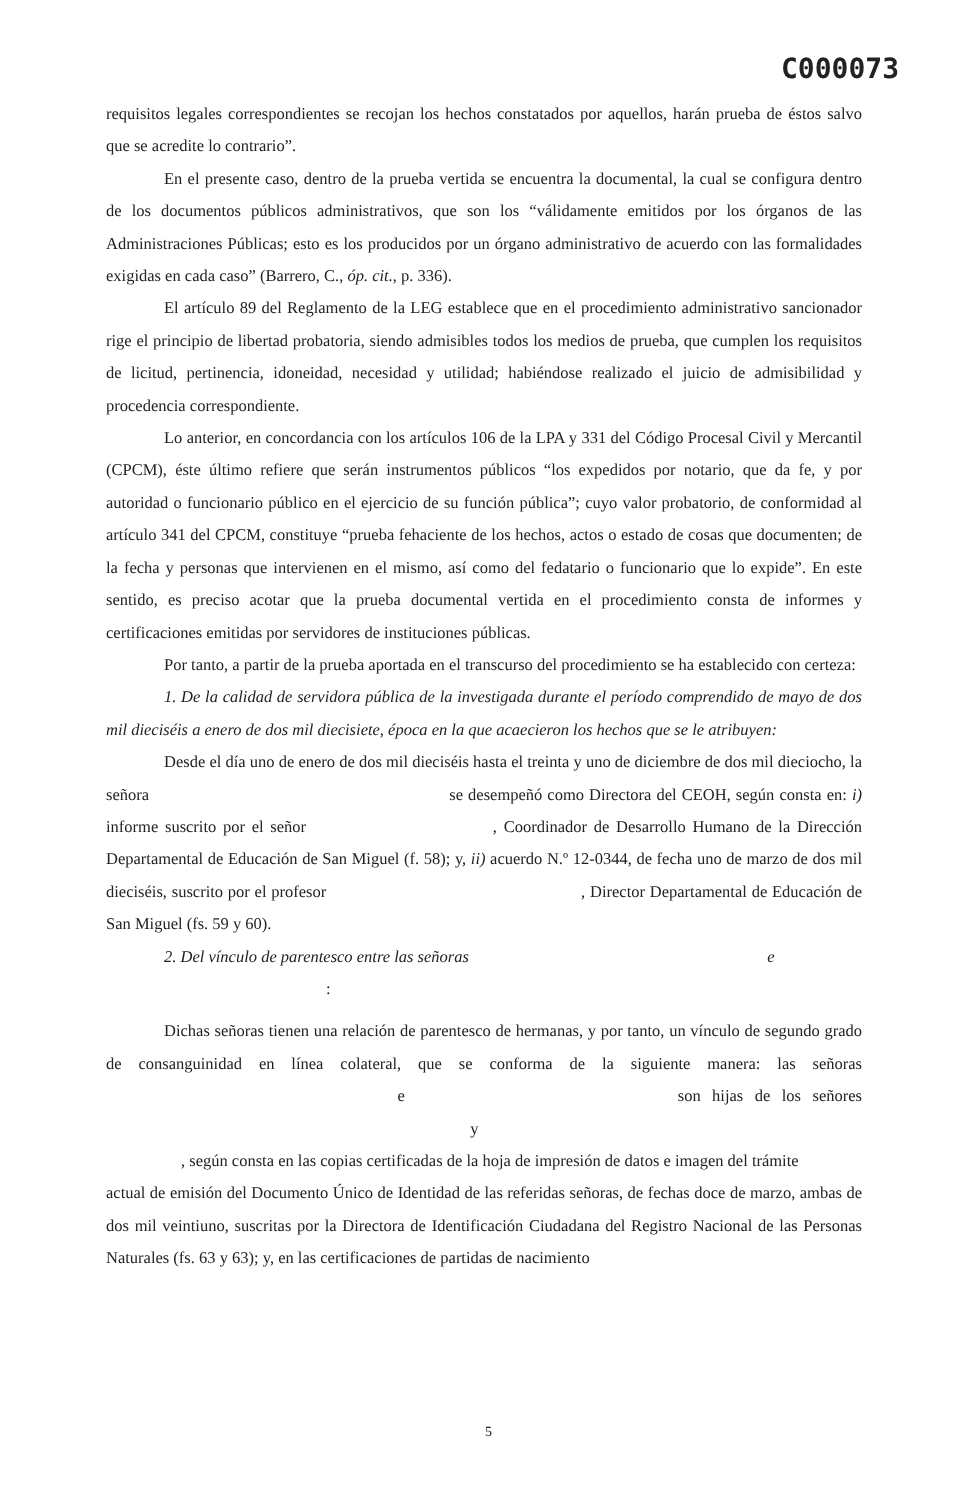C000073
requisitos legales correspondientes se recojan los hechos constatados por aquellos, harán prueba de éstos salvo que se acredite lo contrario”.
En el presente caso, dentro de la prueba vertida se encuentra la documental, la cual se configura dentro de los documentos públicos administrativos, que son los “válidamente emitidos por los órganos de las Administraciones Públicas; esto es los producidos por un órgano administrativo de acuerdo con las formalidades exigidas en cada caso” (Barrero, C., óp. cit., p. 336).
El artículo 89 del Reglamento de la LEG establece que en el procedimiento administrativo sancionador rige el principio de libertad probatoria, siendo admisibles todos los medios de prueba, que cumplen los requisitos de licitud, pertinencia, idoneidad, necesidad y utilidad; habiéndose realizado el juicio de admisibilidad y procedencia correspondiente.
Lo anterior, en concordancia con los artículos 106 de la LPA y 331 del Código Procesal Civil y Mercantil (CPCM), éste último refiere que serán instrumentos públicos “los expedidos por notario, que da fe, y por autoridad o funcionario público en el ejercicio de su función pública”; cuyo valor probatorio, de conformidad al artículo 341 del CPCM, constituye “prueba fehaciente de los hechos, actos o estado de cosas que documenten; de la fecha y personas que intervienen en el mismo, así como del fedatario o funcionario que lo expide”. En este sentido, es preciso acotar que la prueba documental vertida en el procedimiento consta de informes y certificaciones emitidas por servidores de instituciones públicas.
Por tanto, a partir de la prueba aportada en el transcurso del procedimiento se ha establecido con certeza:
1. De la calidad de servidora pública de la investigada durante el período comprendido de mayo de dos mil dieciséis a enero de dos mil diecisiete, época en la que acaecieron los hechos que se le atribuyen:
Desde el día uno de enero de dos mil dieciséis hasta el treinta y uno de diciembre de dos mil dieciocho, la señora se desempeñó como Directora del CEOH, según consta en: i) informe suscrito por el señor , Coordinador de Desarrollo Humano de la Dirección Departamental de Educación de San Miguel (f. 58); y, ii) acuerdo N.º 12-0344, de fecha uno de marzo de dos mil dieciséis, suscrito por el profesor , Director Departamental de Educación de San Miguel (fs. 59 y 60).
2. Del vínculo de parentesco entre las señoras e
:
Dichas señoras tienen una relación de parentesco de hermanas, y por tanto, un vínculo de segundo grado de consanguinidad en línea colateral, que se conforma de la siguiente manera: las señoras e son hijas de los señores y
, según consta en las copias certificadas de la hoja de impresión de datos e imagen del trámite
actual de emisión del Documento Único de Identidad de las referidas señoras, de fechas doce de marzo, ambas de dos mil veintiuno, suscritas por la Directora de Identificación Ciudadana del Registro Nacional de las Personas Naturales (fs. 63 y 63); y, en las certificaciones de partidas de nacimiento
5